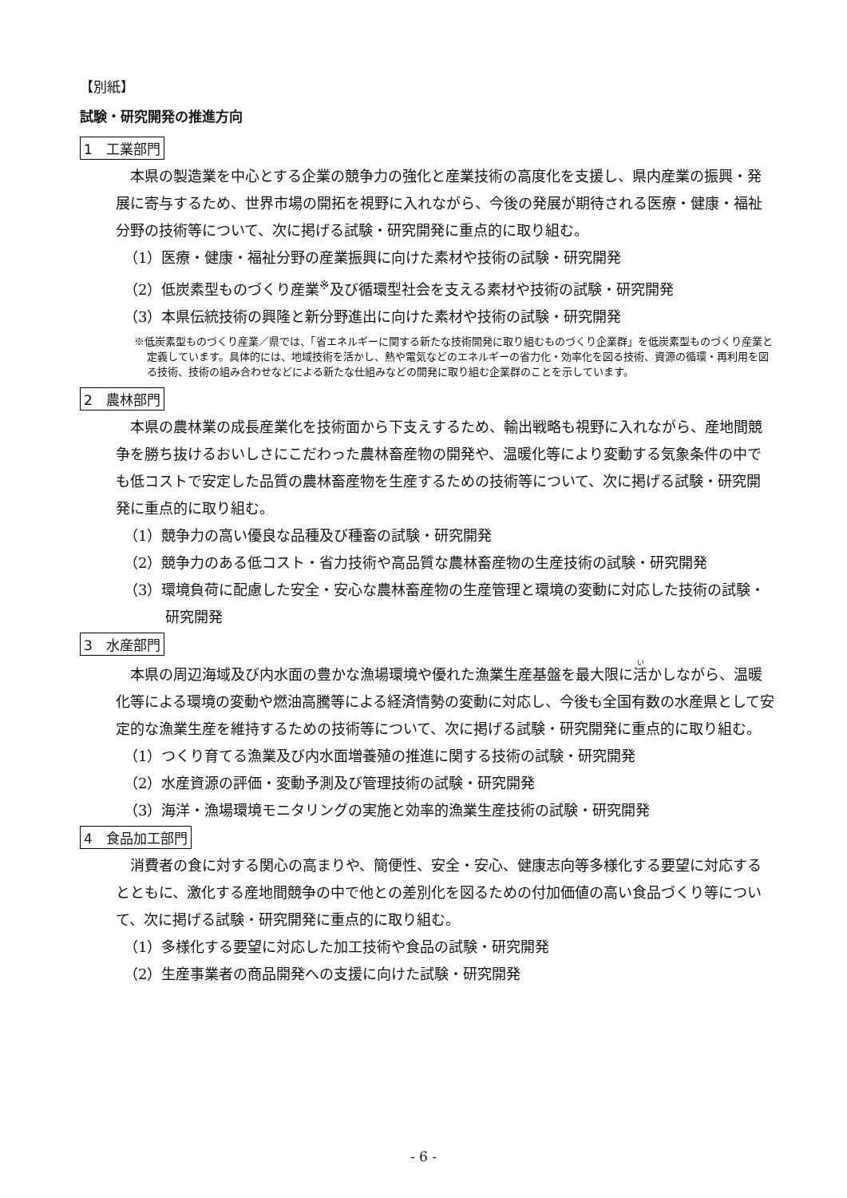【別紙】
試験・研究開発の推進方向
1　工業部門
本県の製造業を中心とする企業の競争力の強化と産業技術の高度化を支援し、県内産業の振興・発展に寄与するため、世界市場の開拓を視野に入れながら、今後の発展が期待される医療・健康・福祉分野の技術等について、次に掲げる試験・研究開発に重点的に取り組む。
（1）医療・健康・福祉分野の産業振興に向けた素材や技術の試験・研究開発
（2）低炭素型ものづくり産業<sup>※</sup>及び循環型社会を支える素材や技術の試験・研究開発
（3）本県伝統技術の興隆と新分野進出に向けた素材や技術の試験・研究開発
※低炭素型ものづくり産業／県では、「省エネルギーに関する新たな技術開発に取り組むものづくり企業群」を低炭素型ものづくり産業と定義しています。具体的には、地域技術を活かし、熱や電気などのエネルギーの省力化・効率化を図る技術、資源の循環・再利用を図る技術、技術の組み合わせなどによる新たな仕組みなどの開発に取り組む企業群のことを示しています。
2　農林部門
本県の農林業の成長産業化を技術面から下支えするため、輸出戦略も視野に入れながら、産地間競争を勝ち抜けるおいしさにこだわった農林畜産物の開発や、温暖化等により変動する気象条件の中でも低コストで安定した品質の農林畜産物を生産するための技術等について、次に掲げる試験・研究開発に重点的に取り組む。
（1）競争力の高い優良な品種及び種畜の試験・研究開発
（2）競争力のある低コスト・省力技術や高品質な農林畜産物の生産技術の試験・研究開発
（3）環境負荷に配慮した安全・安心な農林畜産物の生産管理と環境の変動に対応した技術の試験・研究開発
3　水産部門
本県の周辺海域及び内水面の豊かな漁場環境や優れた漁業生産基盤を最大限に活かしながら、温暖化等による環境の変動や燃油高騰等による経済情勢の変動に対応し、今後も全国有数の水産県として安定的な漁業生産を維持するための技術等について、次に掲げる試験・研究開発に重点的に取り組む。
（1）つくり育てる漁業及び内水面増養殖の推進に関する技術の試験・研究開発
（2）水産資源の評価・変動予測及び管理技術の試験・研究開発
（3）海洋・漁場環境モニタリングの実施と効率的漁業生産技術の試験・研究開発
4　食品加工部門
消費者の食に対する関心の高まりや、簡便性、安全・安心、健康志向等多様化する要望に対応するとともに、激化する産地間競争の中で他との差別化を図るための付加価値の高い食品づくり等について、次に掲げる試験・研究開発に重点的に取り組む。
（1）多様化する要望に対応した加工技術や食品の試験・研究開発
（2）生産事業者の商品開発への支援に向けた試験・研究開発
- 6 -